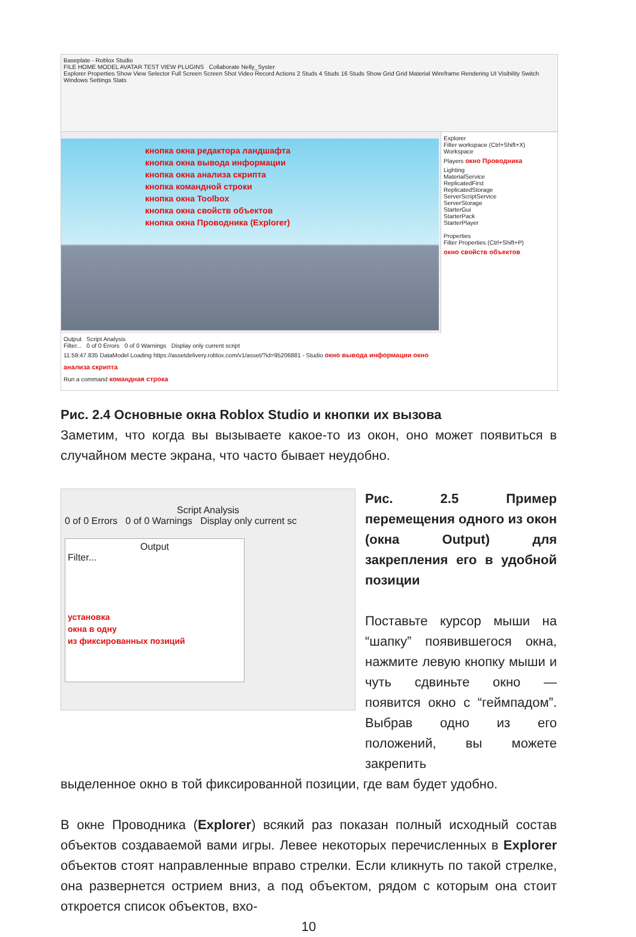Baseplate - Roblox Studio
FILE HOME MODEL AVATAR TEST VIEW PLUGINS Collaborate Nelly_Syster
Explorer Properties Show View Selector Full Screen Screen Shot Video Record Actions 2 Studs 4 Studs 16 Studs Show Grid Grid Material Wireframe Rendering UI Visibility Switch Windows Settings Stats
кнопка окна редактора ландшафта
кнопка окна вывода информации
кнопка окна анализа скрипта
кнопка командной строки
кнопка окна Toolbox
кнопка окна свойств объектов
кнопка окна Проводника (Explorer)
Explorer
Filter workspace (Ctrl+Shift+X)
Workspace
Players окно Проводника
Lighting
MaterialService
ReplicatedFirst
ReplicatedStorage
ServerScriptService
ServerStorage
StarterGui
StarterPack
StarterPlayer
Properties
Filter Properties (Ctrl+Shift+P)
окно свойств объектов
Output Script Analysis
Filter... 0 of 0 Errors 0 of 0 Warnings Display only current script
11:59:47.835 DataModel Loading https://assetdelivery.roblox.com/v1/asset/?id=95206881 - Studio окно вывода информации окно анализа скрипта
Run a command командная строка
Рис. 2.4 Основные окна Roblox Studio и кнопки их вызова
Заметим, что когда вы вызываете какое-то из окон, оно может появиться в случайном месте экрана, что часто бывает неудобно.
Script Analysis
0 of 0 Errors 0 of 0 Warnings Display only current sc
Output
Filter...
установка
окна в одну
из фиксированных позиций
Рис. 2.5 Пример перемещения одного из окон (окна Output) для закрепления его в удобной позиции
Поставьте курсор мыши на “шапку” появившегося окна, нажмите левую кнопку мыши и чуть сдвиньте окно — появится окно с “геймпадом”. Выбрав одно из его положений, вы можете закрепить
выделенное окно в той фиксированной позиции, где вам будет удобно.
В окне Проводника (Explorer) всякий раз показан полный исходный состав объектов создаваемой вами игры. Левее некоторых перечисленных в Explorer объектов стоят направленные вправо стрелки. Если кликнуть по такой стрелке, она развернется острием вниз, а под объектом, рядом с которым она стоит откроется список объектов, вхо-
10